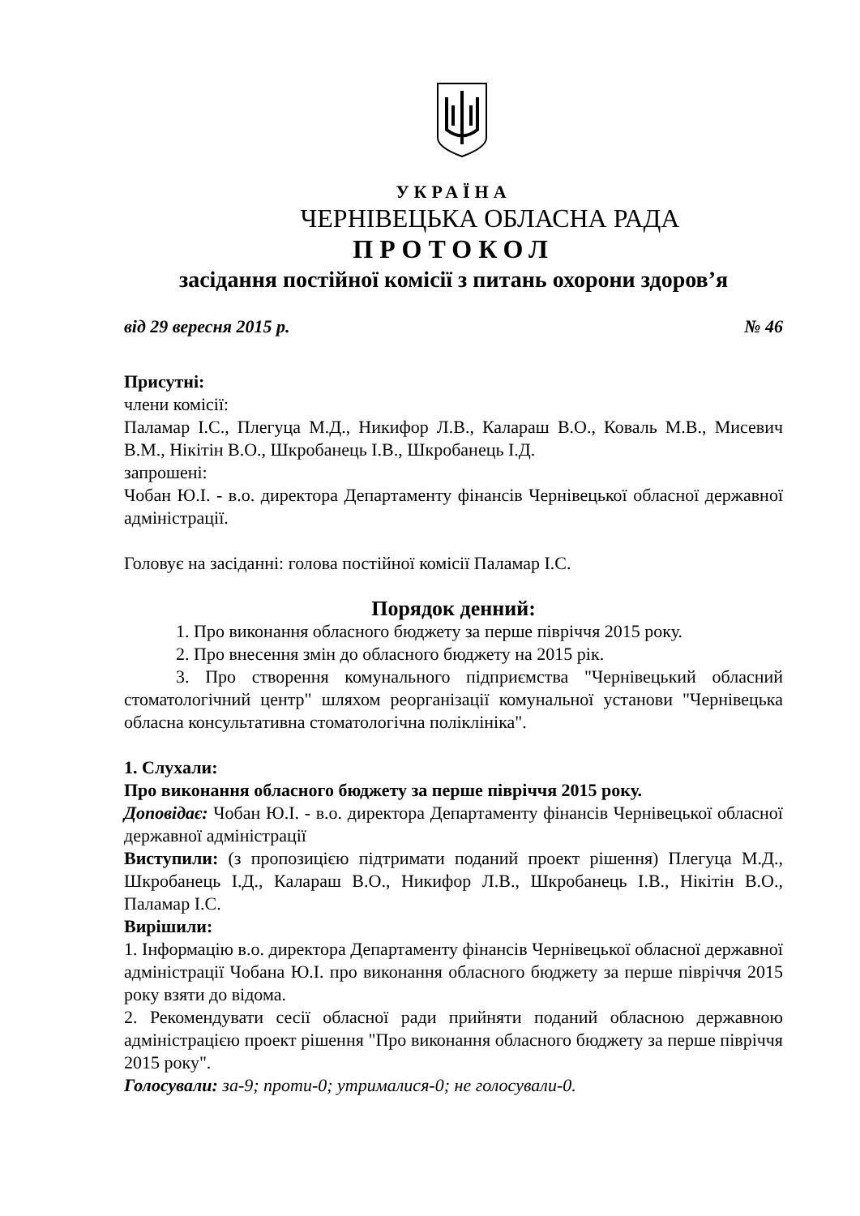УКРАЇНА
ЧЕРНІВЕЦЬКА ОБЛАСНА РАДА
ПРОТОКОЛ
засідання постійної комісії з питань охорони здоров’я
від 29 вересня 2015 р. № 46
Присутні:
члени комісії:
Паламар І.С., Плегуца М.Д., Никифор Л.В., Калараш В.О., Коваль М.В., Мисевич В.М., Нікітін В.О., Шкробанець І.В., Шкробанець І.Д.
запрошені:
Чобан Ю.І. - в.о. директора Департаменту фінансів Чернівецької обласної державної адміністрації.
Головує на засіданні: голова постійної комісії Паламар І.С.
Порядок денний:
1. Про виконання обласного бюджету за перше півріччя 2015 року.
2. Про внесення змін до обласного бюджету на 2015 рік.
3. Про створення комунального підприємства "Чернівецький обласний стоматологічний центр" шляхом реорганізації комунальної установи "Чернівецька обласна консультативна стоматологічна поліклініка".
1. Слухали:
Про виконання обласного бюджету за перше півріччя 2015 року.
Доповідає: Чобан Ю.І. - в.о. директора Департаменту фінансів Чернівецької обласної державної адміністрації
Виступили: (з пропозицією підтримати поданий проект рішення) Плегуца М.Д., Шкробанець І.Д., Калараш В.О., Никифор Л.В., Шкробанець І.В., Нікітін В.О., Паламар І.С.
Вирішили:
1. Інформацію в.о. директора Департаменту фінансів Чернівецької обласної державної адміністрації Чобана Ю.І. про виконання обласного бюджету за перше півріччя 2015 року взяти до відома.
2. Рекомендувати сесії обласної ради прийняти поданий обласною державною адміністрацією проект рішення "Про виконання обласного бюджету за перше півріччя 2015 року".
Голосували: за-9; проти-0; утрималися-0; не голосували-0.